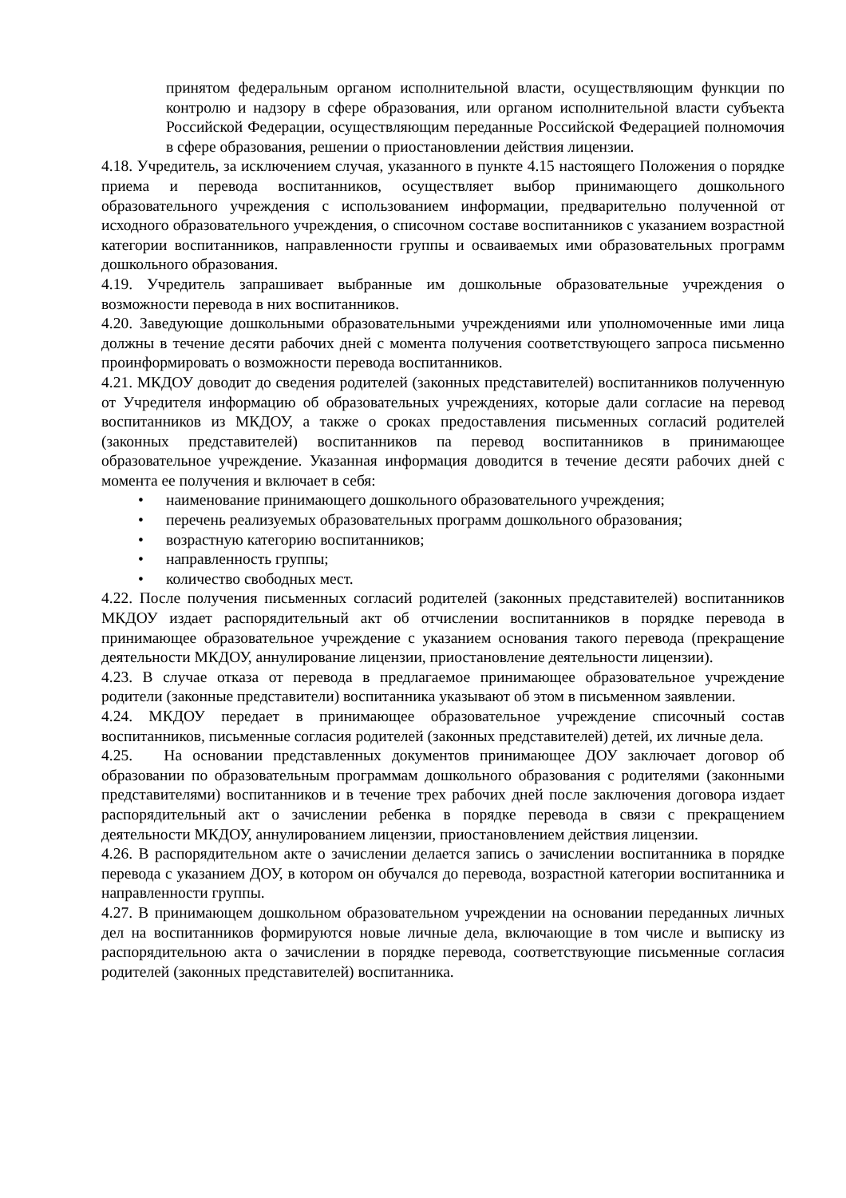принятом федеральным органом исполнительной власти, осуществляющим функции по контролю и надзору в сфере образования, или органом исполнительной власти субъекта Российской Федерации, осуществляющим переданные Российской Федерацией полномочия в сфере образования, решении о приостановлении действия лицензии.
4.18. Учредитель, за исключением случая, указанного в пункте 4.15 настоящего Положения о порядке приема и перевода воспитанников, осуществляет выбор принимающего дошкольного образовательного учреждения с использованием информации, предварительно полученной от исходного образовательного учреждения, о списочном составе воспитанников с указанием возрастной категории воспитанников, направленности группы и осваиваемых ими образовательных программ дошкольного образования.
4.19. Учредитель запрашивает выбранные им дошкольные образовательные учреждения о возможности перевода в них воспитанников.
4.20. Заведующие дошкольными образовательными учреждениями или уполномоченные ими лица должны в течение десяти рабочих дней с момента получения соответствующего запроса письменно проинформировать о возможности перевода воспитанников.
4.21. МКДОУ доводит до сведения родителей (законных представителей) воспитанников полученную от Учредителя информацию об образовательных учреждениях, которые дали согласие на перевод воспитанников из МКДОУ, а также о сроках предоставления письменных согласий родителей (законных представителей) воспитанников па перевод воспитанников в принимающее образовательное учреждение. Указанная информация доводится в течение десяти рабочих дней с момента ее получения и включает в себя:
• наименование принимающего дошкольного образовательного учреждения;
• перечень реализуемых образовательных программ дошкольного образования;
• возрастную категорию воспитанников;
• направленность группы;
• количество свободных мест.
4.22. После получения письменных согласий родителей (законных представителей) воспитанников МКДОУ издает распорядительный акт об отчислении воспитанников в порядке перевода в принимающее образовательное учреждение с указанием основания такого перевода (прекращение деятельности МКДОУ, аннулирование лицензии, приостановление деятельности лицензии).
4.23. В случае отказа от перевода в предлагаемое принимающее образовательное учреждение родители (законные представители) воспитанника указывают об этом в письменном заявлении.
4.24. МКДОУ передает в принимающее образовательное учреждение списочный состав воспитанников, письменные согласия родителей (законных представителей) детей, их личные дела.
4.25. На основании представленных документов принимающее ДОУ заключает договор об образовании по образовательным программам дошкольного образования с родителями (законными представителями) воспитанников и в течение трех рабочих дней после заключения договора издает распорядительный акт о зачислении ребенка в порядке перевода в связи с прекращением деятельности МКДОУ, аннулированием лицензии, приостановлением действия лицензии.
4.26. В распорядительном акте о зачислении делается запись о зачислении воспитанника в порядке перевода с указанием ДОУ, в котором он обучался до перевода, возрастной категории воспитанника и направленности группы.
4.27. В принимающем дошкольном образовательном учреждении на основании переданных личных дел на воспитанников формируются новые личные дела, включающие в том числе и выписку из распорядительною акта о зачислении в порядке перевода, соответствующие письменные согласия родителей (законных представителей) воспитанника.